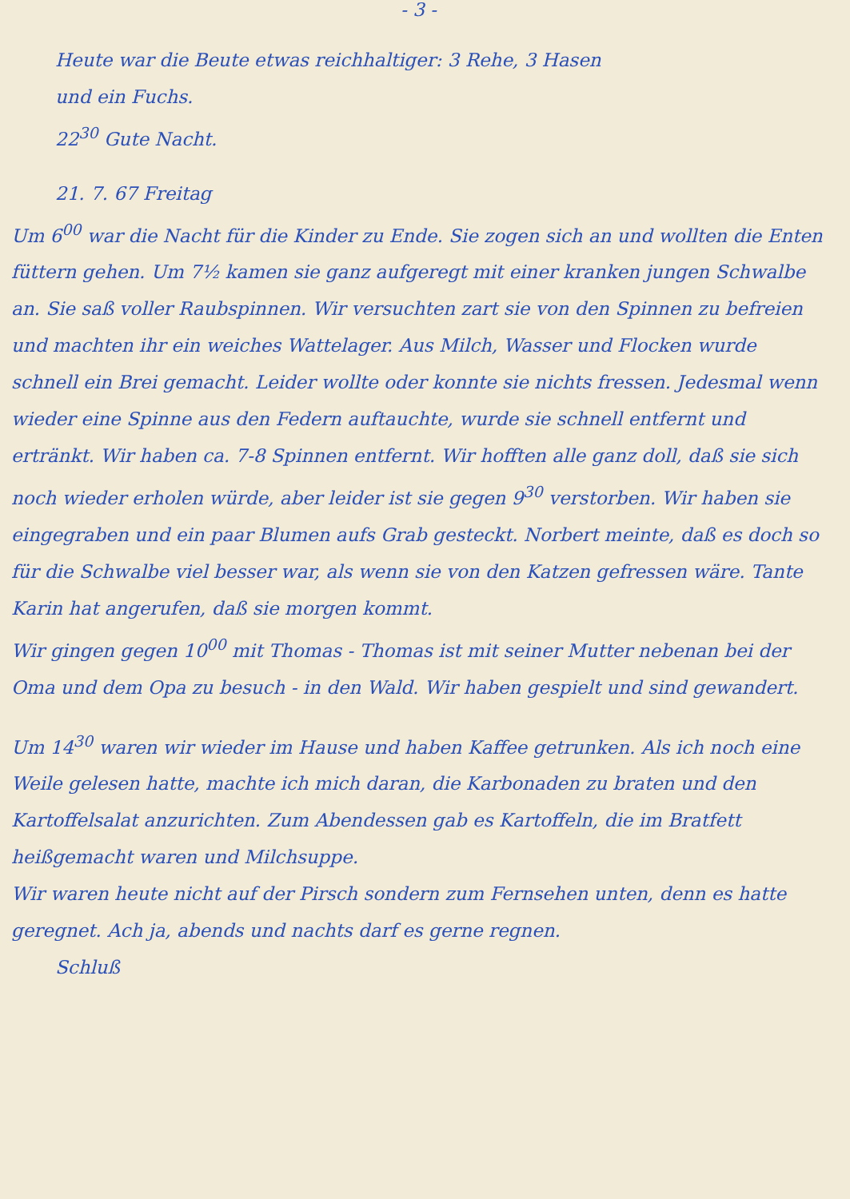- 3 -
Heute war die Beute etwas reichhaltiger: 3 Rehe, 3 Hasen
und ein Fuchs.
22<sup>30</sup> Gute Nacht.
21. 7. 67 Freitag
Um 6<sup>00</sup> war die Nacht für die Kinder zu Ende. Sie zogen sich an und wollten die Enten füttern gehen. Um 7½ kamen sie ganz aufgeregt mit einer kranken jungen Schwalbe an. Sie saß voller Raubspinnen. Wir versuchten zart sie von den Spinnen zu befreien und machten ihr ein weiches Wattelager. Aus Milch, Wasser und Flocken wurde schnell ein Brei gemacht. Leider wollte oder konnte sie nichts fressen. Jedesmal wenn wieder eine Spinne aus den Federn auftauchte, wurde sie schnell entfernt und ertränkt. Wir haben ca. 7-8 Spinnen entfernt. Wir hofften alle ganz doll, daß sie sich noch wieder erholen würde, aber leider ist sie gegen 9<sup>30</sup> verstorben. Wir haben sie eingegraben und ein paar Blumen aufs Grab gesteckt. Norbert meinte, daß es doch so für die Schwalbe viel besser war, als wenn sie von den Katzen gefressen wäre. Tante Karin hat angerufen, daß sie morgen kommt.
Wir gingen gegen 10<sup>00</sup> mit Thomas - Thomas ist mit seiner Mutter nebenan bei der Oma und dem Opa zu besuch - in den Wald. Wir haben gespielt und sind gewandert.
Um 14<sup>30</sup> waren wir wieder im Hause und haben Kaffee getrunken. Als ich noch eine Weile gelesen hatte, machte ich mich daran, die Karbonaden zu braten und den Kartoffelsalat anzurichten. Zum Abendessen gab es Kartoffeln, die im Bratfett heißgemacht waren und Milchsuppe.
Wir waren heute nicht auf der Pirsch sondern zum Fernsehen unten, denn es hatte geregnet. Ach ja, abends und nachts darf es gerne regnen.
Schluß